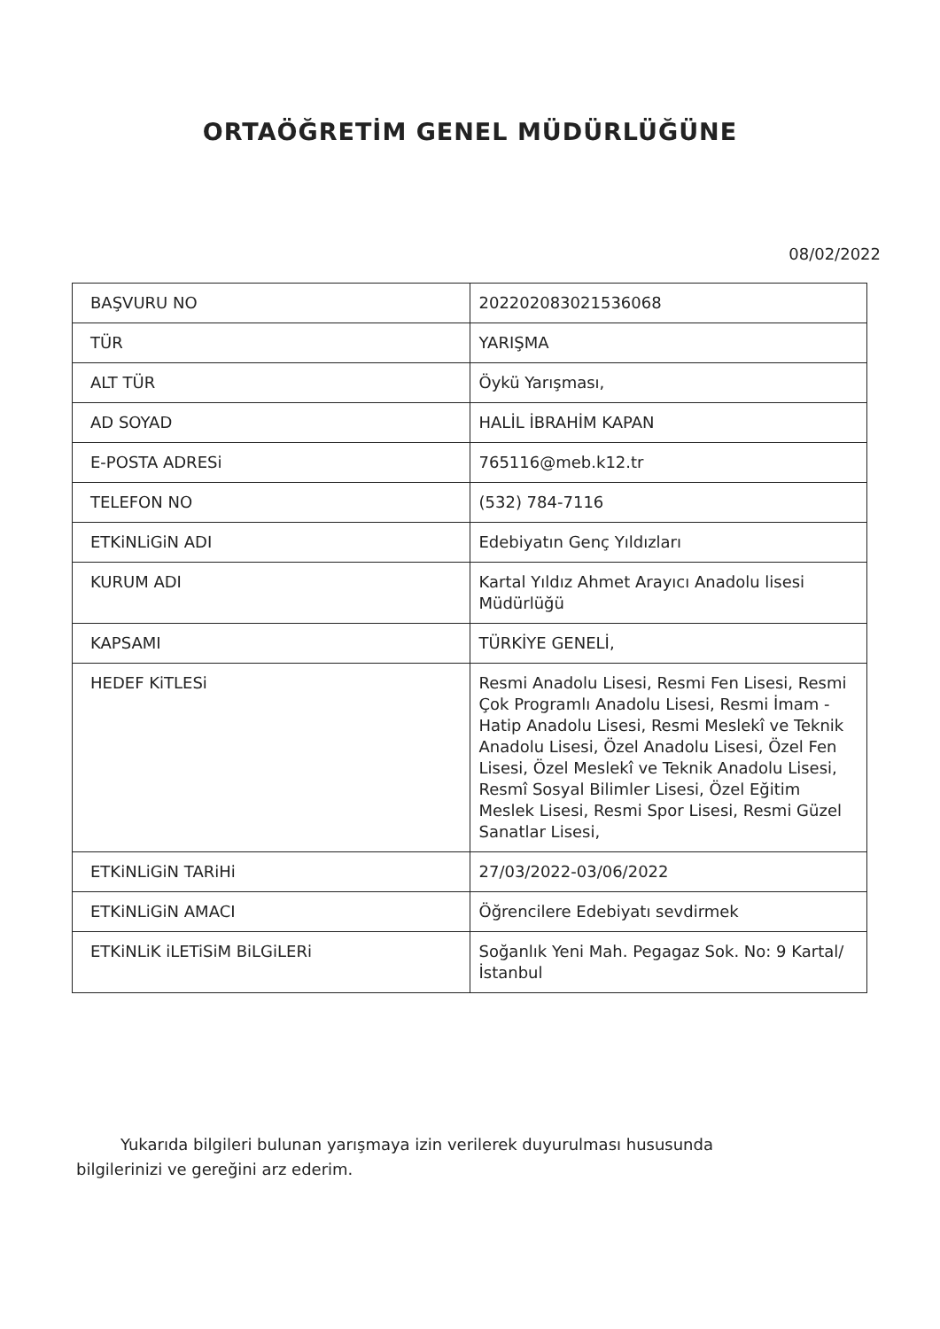ORTAÖĞRETİM GENEL MÜDÜRLÜĞÜNE
08/02/2022
| BAŞVURU NO | 20220208302153606​8 |
| TÜR | YARIŞMA |
| ALT TÜR | Öykü Yarışması, |
| AD SOYAD | HALİL İBRAHİM KAPAN |
| E-POSTA ADRESi | 765116@meb.k12.tr |
| TELEFON NO | (532) 784-7116 |
| ETKiNLiGiN ADI | Edebiyatın Genç Yıldızları |
| KURUM ADI | Kartal Yıldız Ahmet Arayıcı Anadolu lisesi Müdürlüğü |
| KAPSAMI | TÜRKİYE GENELİ, |
| HEDEF KiTLESi | Resmi Anadolu Lisesi, Resmi Fen Lisesi, Resmi Çok Programlı Anadolu Lisesi, Resmi İmam - Hatip Anadolu Lisesi, Resmi Meslekî ve Teknik Anadolu Lisesi, Özel Anadolu Lisesi, Özel Fen Lisesi, Özel Meslekî ve Teknik Anadolu Lisesi, Resmî Sosyal Bilimler Lisesi, Özel Eğitim Meslek Lisesi, Resmi Spor Lisesi, Resmi Güzel Sanatlar Lisesi, |
| ETKiNLiGiN TARiHi | 27/03/2022-03/06/2022 |
| ETKiNLiGiN AMACI | Öğrencilere Edebiyatı sevdirmek |
| ETKiNLiK iLETiSiM BiLGiLERi | Soğanlık Yeni Mah. Pegagaz Sok. No: 9 Kartal/ İstanbul |
Yukarıda bilgileri bulunan yarışmaya izin verilerek duyurulması hususunda bilgilerinizi ve gereğini arz ederim.